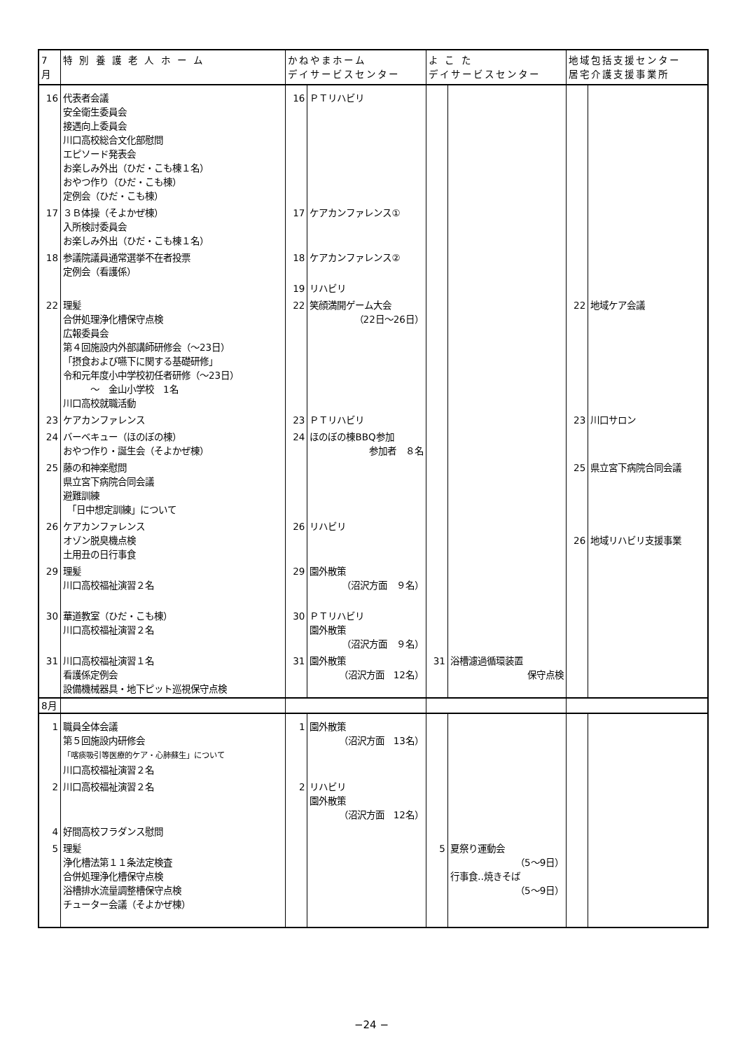| 7月 | 特 別 養 護 老 人 ホ ー ム | かねやまホーム デイサービスセンター | | よ こ た デイサービスセンター | | 地域包括支援センター 居宅介護支援事業所 | |
| --- | --- | --- | --- | --- | --- | --- | --- |
| 16 | 代表者会議 安全衛生委員会 接遇向上委員会 川口高校総合文化部慰問 エピソード発表会 お楽しみ外出（ひだ・こも棟１名） おやつ作り（ひだ・こも棟） 定例会（ひだ・こも棟） | 16 | ＰＴリハビリ | | | | |
| 17 | ３Ｂ体操（そよかぜ棟） 入所検討委員会 お楽しみ外出（ひだ・こも棟１名） | 17 | ケアカンファレンス① | | | | |
| 18 | 参議院議員通常選挙不在者投票 定例会（看護係） | 18 | ケアカンファレンス② | | | | |
| | | 19 | リハビリ | | | | |
| 22 | 理髪 合併処理浄化槽保守点検 広報委員会 第４回施設内外部講師研修会（～23日） 「摂食および嚥下に関する基礎研修」 令和元年度小中学校初任者研修（～23日） ～ 金山小学校 1名 川口高校就職活動 | 22 | 笑顔満開ゲーム大会 （22日～26日） | | | 22 | 地域ケア会議 |
| 23 | ケアカンファレンス | 23 | ＰＴリハビリ | | | 23 | 川口サロン |
| 24 | バーベキュー（ほのぼの棟） おやつ作り・誕生会（そよかぜ棟） | 24 | ほのぼの棟BBQ参加 参加者 ８名 | | | | |
| 25 | 藤の和神楽慰問 県立宮下病院合同会議 避難訓練 「日中想定訓練」について | | | | | 25 | 県立宮下病院合同会議 |
| 26 | ケアカンファレンス オゾン脱臭機点検 土用丑の日行事食 | 26 | リハビリ | | | 26 | 地域リハビリ支援事業 |
| 29 | 理髪 川口高校福祉演習２名 | 29 | 園外散策 （沼沢方面 ９名） | | | | |
| 30 | 華道教室（ひだ・こも棟） 川口高校福祉演習２名 | 30 | ＰＴリハビリ 園外散策 （沼沢方面 ９名） | | | | |
| 31 | 川口高校福祉演習１名 看護係定例会 設備機械器具・地下ピット巡視保守点検 | 31 | 園外散策 （沼沢方面 12名） | 31 | 浴槽濾過循環装置 保守点検 | | |
| 8月 | | | | | | | |
| 1 | 職員全体会議 第５回施設内研修会 「喀痰吸引等医療的ケア・心肺蘇生」について 川口高校福祉演習２名 | 1 | 園外散策 （沼沢方面 13名） | | | | |
| 2 | 川口高校福祉演習２名 | 2 | リハビリ 園外散策 （沼沢方面 12名） | | | | |
| 4 | 好間高校フラダンス慰問 | | | | | | |
| 5 | 理髪 浄化槽法第１１条法定検査 合併処理浄化槽保守点検 浴槽排水流量調整槽保守点検 チューター会議（そよかぜ棟） | | | 5 | 夏祭り運動会 （5～9日） 行事食‥焼きそば （5～9日） | | |
−24 −